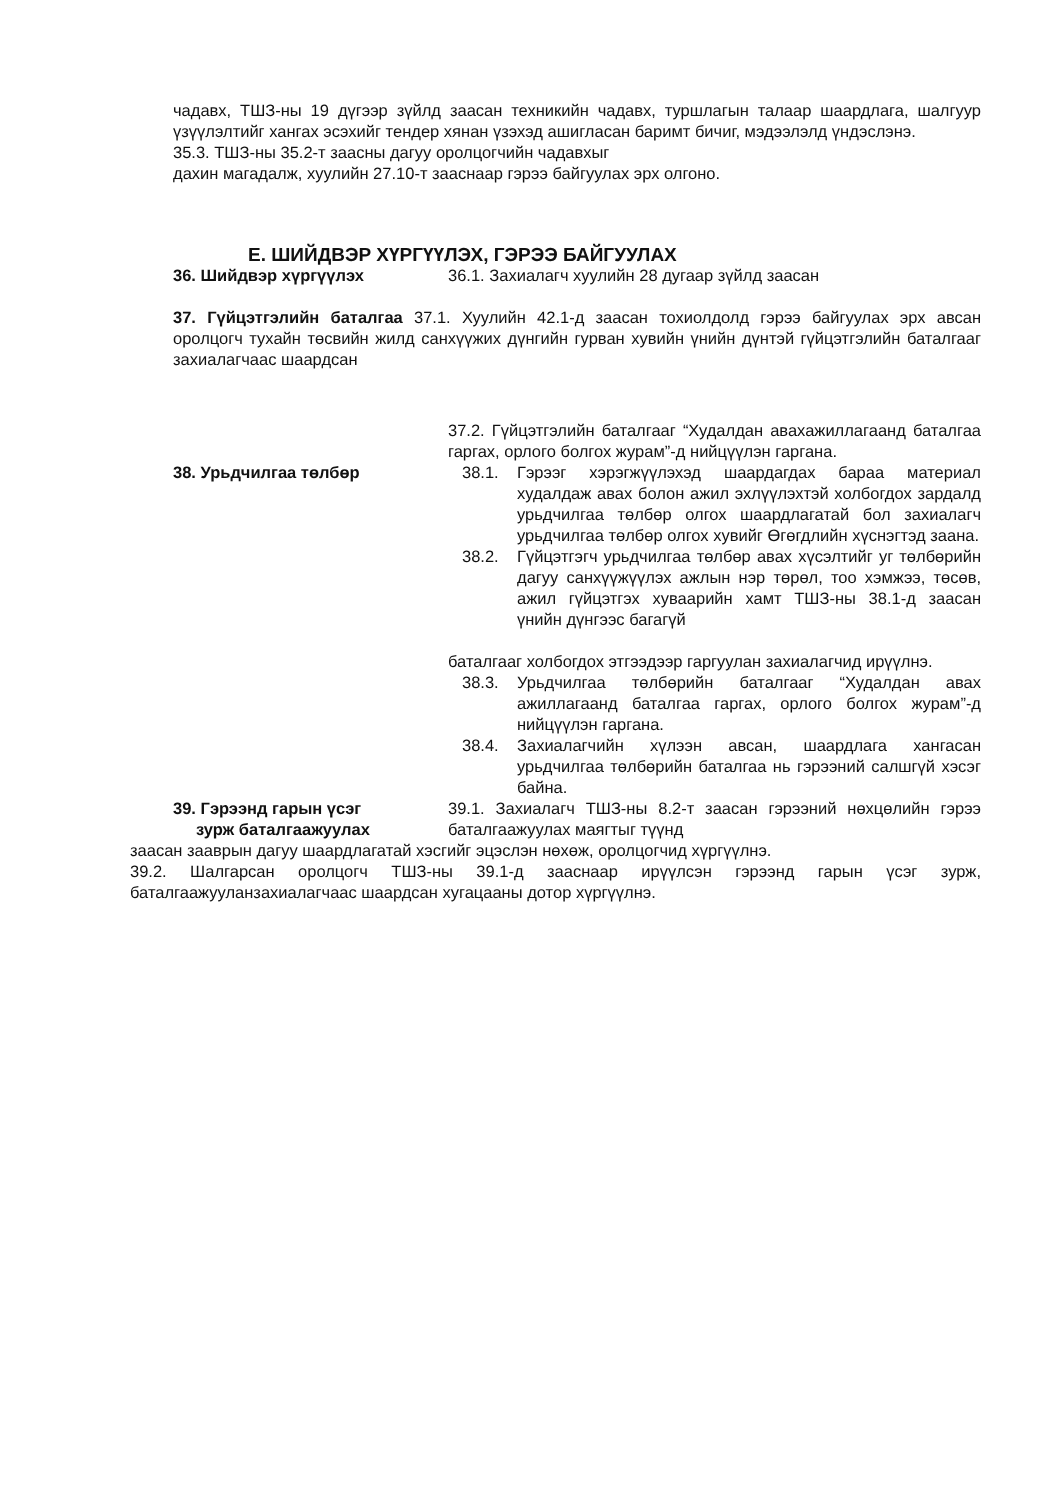чадавх, ТШЗ-ны 19 дүгээр зүйлд заасан техникийн чадавх, туршлагын талаар шаардлага, шалгуур үзүүлэлтийг хангах эсэхийг тендер хянан үзэхэд ашигласан баримт бичиг, мэдээлэлд үндэслэнэ.
35.3. ТШЗ-ны 35.2-т заасны дагуу оролцогчийн чадавхыг
дахин магадалж, хуулийн 27.10-т зааснаар гэрээ байгуулах эрх олгоно.
Е. ШИЙДВЭР ХҮРГҮҮЛЭХ, ГЭРЭЭ БАЙГУУЛАХ
36. Шийдвэр хүргүүлэх 36.1. Захиалагч хуулийн 28 дугаар зүйлд заасан
37. Гүйцэтгэлийн баталгаа 37.1. Хуулийн 42.1-д заасан тохиолдолд гэрээ байгуулах эрх авсан оролцогч тухайн төсвийн жилд санхүүжих дүнгийн гурван хувийн үнийн дүнтэй гүйцэтгэлийн баталгааг захиалагчаас шаардсан
37.2. Гүйцэтгэлийн баталгааг “Худалдан авахажиллагаанд баталгаа гаргах, орлого болгох журам”-д нийцүүлэн гаргана.
38. Урьдчилгаа төлбөр 38.1. Гэрээг хэрэгжүүлэхэд шаардагдах бараа материал худалдаж авах болон ажил эхлүүлэхтэй холбогдох зардалд урьдчилгаа төлбөр олгох шаардлагатай бол захиалагч урьдчилгаа төлбөр олгох хувийг Өгөгдлийн хүснэгтэд заана.
38.2. Гүйцэтгэгч урьдчилгаа төлбөр авах хүсэлтийг уг төлбөрийн дагуу санхүүжүүлэх ажлын нэр төрөл, тоо хэмжээ, төсөв, ажил гүйцэтгэх хуваарийн хамт ТШЗ-ны 38.1-д заасан үнийн дүнгээс багагүй
баталгааг холбогдох этгээдээр гаргуулан захиалагчид ирүүлнэ.
38.3. Урьдчилгаа төлбөрийн баталгааг “Худалдан авах ажиллагаанд баталгаа гаргах, орлого болгох журам”-д нийцүүлэн гаргана.
38.4. Захиалагчийн хүлээн авсан, шаардлага хангасан урьдчилгаа төлбөрийн баталгаа нь гэрээний салшгүй хэсэг байна.
39. Гэрээнд гарын үсэг
зурж баталгаажуулах
39.1. Захиалагч ТШЗ-ны 8.2-т заасан гэрээний нөхцөлийн гэрээ баталгаажуулах маягтыг түүнд
заасан зааврын дагуу шаардлагатай хэсгийг эцэслэн нөхөж, оролцогчид хүргүүлнэ.
39.2. Шалгарсан оролцогч ТШЗ-ны 39.1-д зааснаар ирүүлсэн гэрээнд гарын үсэг зурж, баталгаажууланзахиалагчаас шаардсан хугацааны дотор хүргүүлнэ.